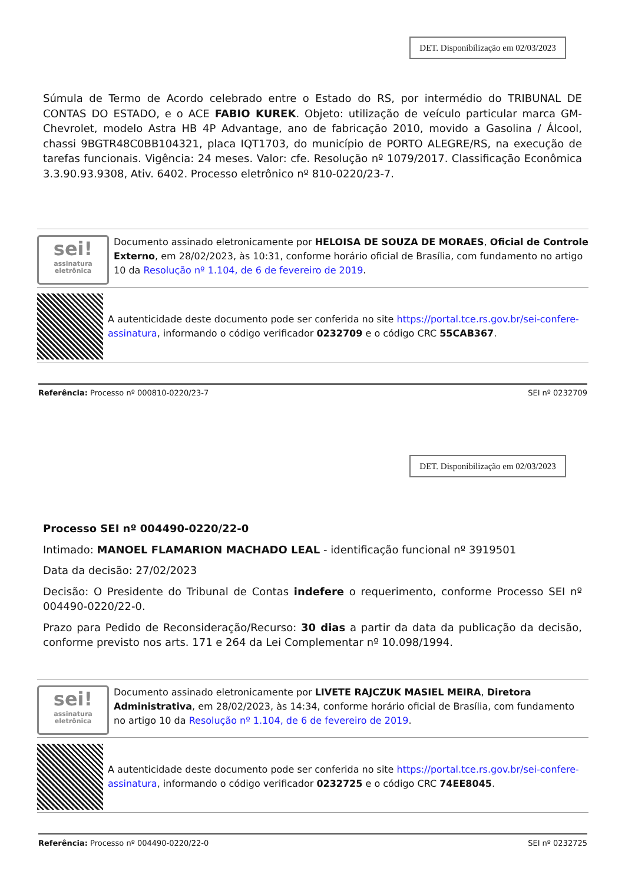DET. Disponibilização em 02/03/2023
Súmula de Termo de Acordo celebrado entre o Estado do RS, por intermédio do TRIBUNAL DE CONTAS DO ESTADO, e o ACE FABIO KUREK. Objeto: utilização de veículo particular marca GM-Chevrolet, modelo Astra HB 4P Advantage, ano de fabricação 2010, movido a Gasolina / Álcool, chassi 9BGTR48C0BB104321, placa IQT1703, do município de PORTO ALEGRE/RS, na execução de tarefas funcionais. Vigência: 24 meses. Valor: cfe. Resolução nº 1079/2017. Classificação Econômica 3.3.90.93.9308, Ativ. 6402. Processo eletrônico nº 810-0220/23-7.
sei!
assinatura eletrônica
Documento assinado eletronicamente por HELOISA DE SOUZA DE MORAES, Oficial de Controle Externo, em 28/02/2023, às 10:31, conforme horário oficial de Brasília, com fundamento no artigo 10 da Resolução nº 1.104, de 6 de fevereiro de 2019.
A autenticidade deste documento pode ser conferida no site https://portal.tce.rs.gov.br/sei-confere-assinatura, informando o código verificador 0232709 e o código CRC 55CAB367.
Referência: Processo nº 000810-0220/23-7 SEI nº 0232709
DET. Disponibilização em 02/03/2023
Processo SEI nº 004490-0220/22-0
Intimado: MANOEL FLAMARION MACHADO LEAL - identificação funcional nº 3919501
Data da decisão: 27/02/2023
Decisão: O Presidente do Tribunal de Contas indefere o requerimento, conforme Processo SEI nº 004490-0220/22-0.
Prazo para Pedido de Reconsideração/Recurso: 30 dias a partir da data da publicação da decisão, conforme previsto nos arts. 171 e 264 da Lei Complementar nº 10.098/1994.
sei!
assinatura eletrônica
Documento assinado eletronicamente por LIVETE RAJCZUK MASIEL MEIRA, Diretora Administrativa, em 28/02/2023, às 14:34, conforme horário oficial de Brasília, com fundamento no artigo 10 da Resolução nº 1.104, de 6 de fevereiro de 2019.
A autenticidade deste documento pode ser conferida no site https://portal.tce.rs.gov.br/sei-confere-assinatura, informando o código verificador 0232725 e o código CRC 74EE8045.
Referência: Processo nº 004490-0220/22-0 SEI nº 0232725